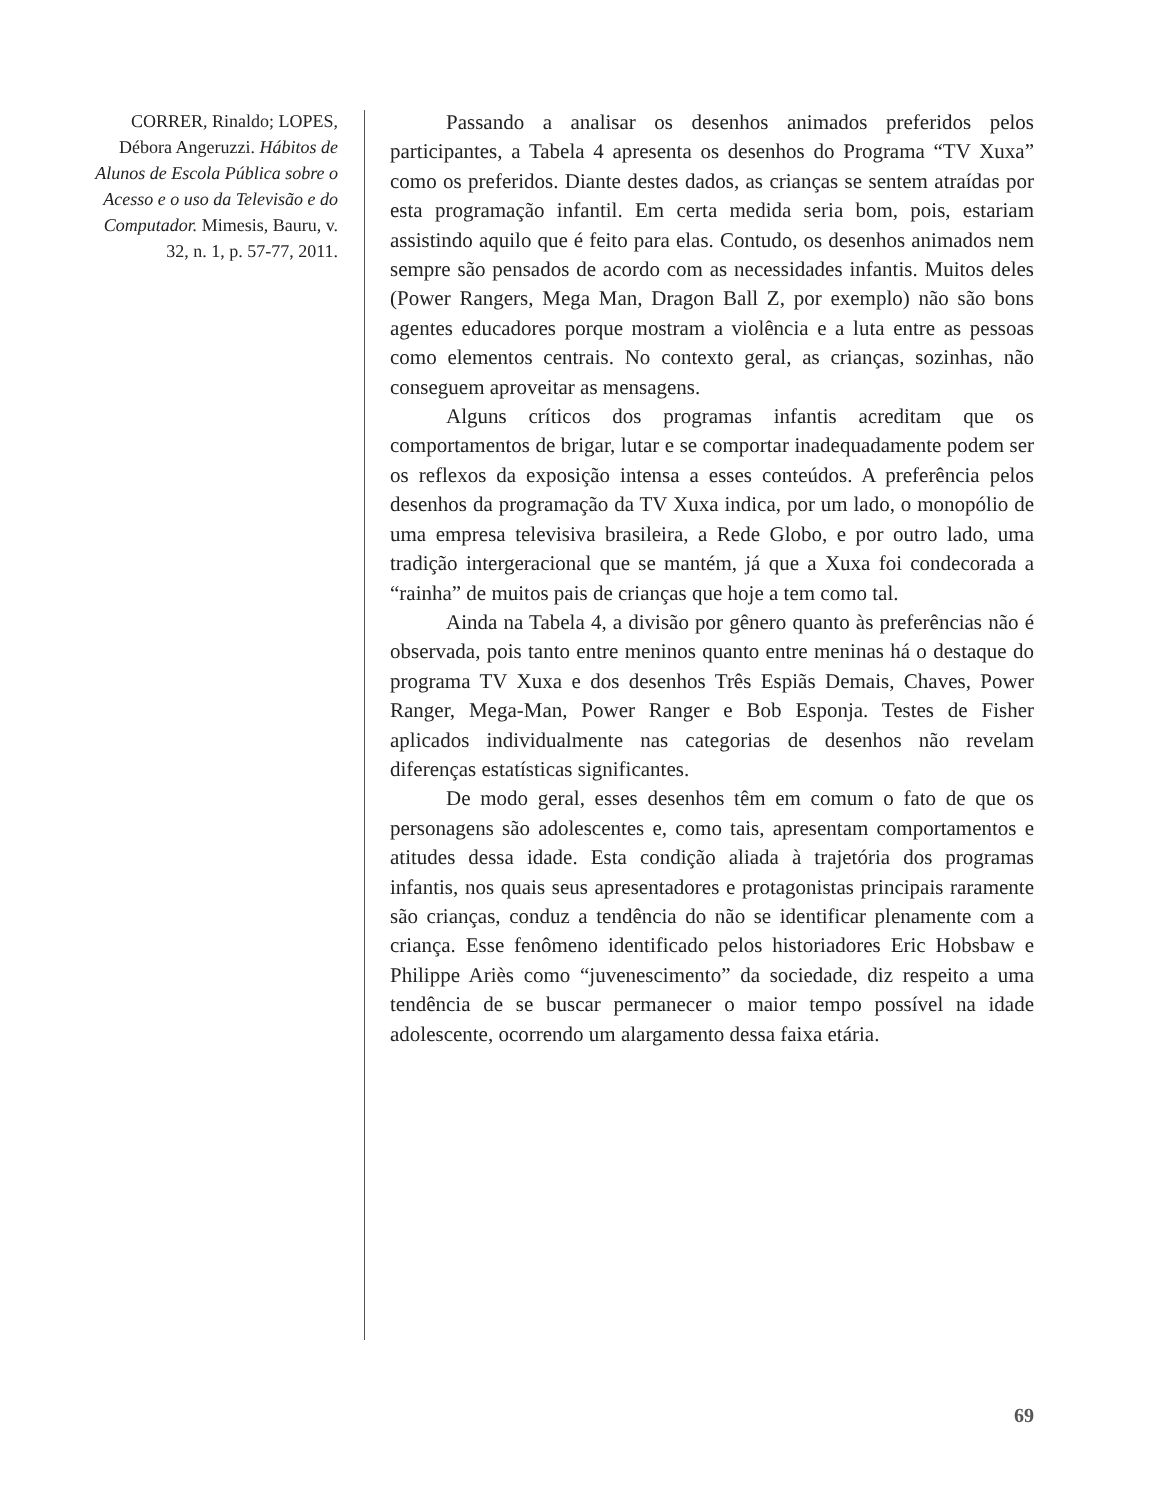CORRER, Rinaldo; LOPES, Débora Angeruzzi. Hábitos de Alunos de Escola Pública sobre o Acesso e o uso da Televisão e do Computador. Mimesis, Bauru, v. 32, n. 1, p. 57-77, 2011.
Passando a analisar os desenhos animados preferidos pelos participantes, a Tabela 4 apresenta os desenhos do Programa “TV Xuxa” como os preferidos. Diante destes dados, as crianças se sentem atraídas por esta programação infantil. Em certa medida seria bom, pois, estariam assistindo aquilo que é feito para elas. Contudo, os desenhos animados nem sempre são pensados de acordo com as necessidades infantis. Muitos deles (Power Rangers, Mega Man, Dragon Ball Z, por exemplo) não são bons agentes educadores porque mostram a violência e a luta entre as pessoas como elementos centrais. No contexto geral, as crianças, sozinhas, não conseguem aproveitar as mensagens.
Alguns críticos dos programas infantis acreditam que os comportamentos de brigar, lutar e se comportar inadequadamente podem ser os reflexos da exposição intensa a esses conteúdos. A preferência pelos desenhos da programação da TV Xuxa indica, por um lado, o monopólio de uma empresa televisiva brasileira, a Rede Globo, e por outro lado, uma tradição intergeracional que se mantém, já que a Xuxa foi condecorada a “rainha” de muitos pais de crianças que hoje a tem como tal.
Ainda na Tabela 4, a divisão por gênero quanto às preferências não é observada, pois tanto entre meninos quanto entre meninas há o destaque do programa TV Xuxa e dos desenhos Três Espiãs Demais, Chaves, Power Ranger, Mega-Man, Power Ranger e Bob Esponja. Testes de Fisher aplicados individualmente nas categorias de desenhos não revelam diferenças estatísticas significantes.
De modo geral, esses desenhos têm em comum o fato de que os personagens são adolescentes e, como tais, apresentam comportamentos e atitudes dessa idade. Esta condição aliada à trajetória dos programas infantis, nos quais seus apresentadores e protagonistas principais raramente são crianças, conduz a tendência do não se identificar plenamente com a criança. Esse fenômeno identificado pelos historiadores Eric Hobsbaw e Philippe Ariès como “juvenescimento” da sociedade, diz respeito a uma tendência de se buscar permanecer o maior tempo possível na idade adolescente, ocorrendo um alargamento dessa faixa etária.
69